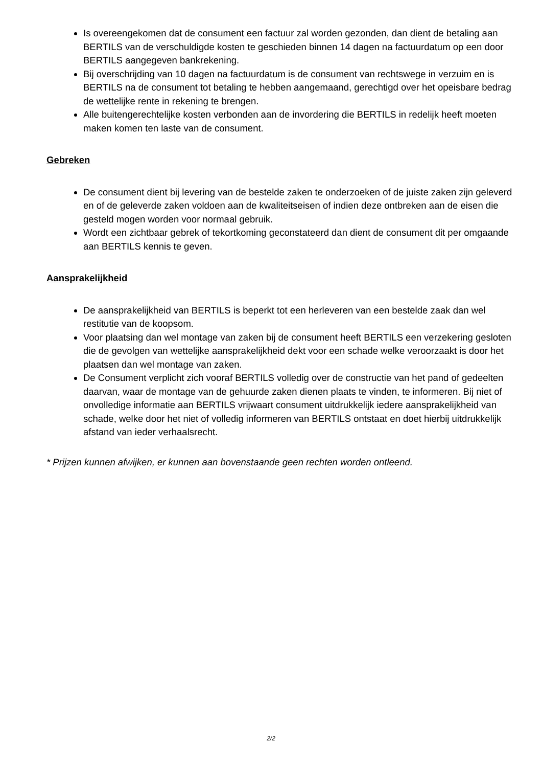Is overeengekomen dat de consument een factuur zal worden gezonden, dan dient de betaling aan BERTILS van de verschuldigde kosten te geschieden binnen 14 dagen na factuurdatum op een door BERTILS aangegeven bankrekening.
Bij overschrijding van 10 dagen na factuurdatum is de consument van rechtswege in verzuim en is BERTILS na de consument tot betaling te hebben aangemaand, gerechtigd over het opeisbare bedrag de wettelijke rente in rekening te brengen.
Alle buitengerechtelijke kosten verbonden aan de invordering die BERTILS in redelijk heeft moeten maken komen ten laste van de consument.
Gebreken
De consument dient bij levering van de bestelde zaken te onderzoeken of de juiste zaken zijn geleverd en of de geleverde zaken voldoen aan de kwaliteitseisen of indien deze ontbreken aan de eisen die gesteld mogen worden voor normaal gebruik.
Wordt een zichtbaar gebrek of tekortkoming geconstateerd dan dient de consument dit per omgaande aan BERTILS kennis te geven.
Aansprakelijkheid
De aansprakelijkheid van BERTILS is beperkt tot een herleveren van een bestelde zaak dan wel restitutie van de koopsom.
Voor plaatsing dan wel montage van zaken bij de consument heeft BERTILS een verzekering gesloten die de gevolgen van wettelijke aansprakelijkheid dekt voor een schade welke veroorzaakt is door het plaatsen dan wel montage van zaken.
De Consument verplicht zich vooraf BERTILS volledig over de constructie van het pand of gedeelten daarvan, waar de montage van de gehuurde zaken dienen plaats te vinden, te informeren. Bij niet of onvolledige informatie aan BERTILS vrijwaart consument uitdrukkelijk iedere aansprakelijkheid van schade, welke door het niet of volledig informeren van BERTILS ontstaat en doet hierbij uitdrukkelijk afstand van ieder verhaalsrecht.
* Prijzen kunnen afwijken, er kunnen aan bovenstaande geen rechten worden ontleend.
2/2